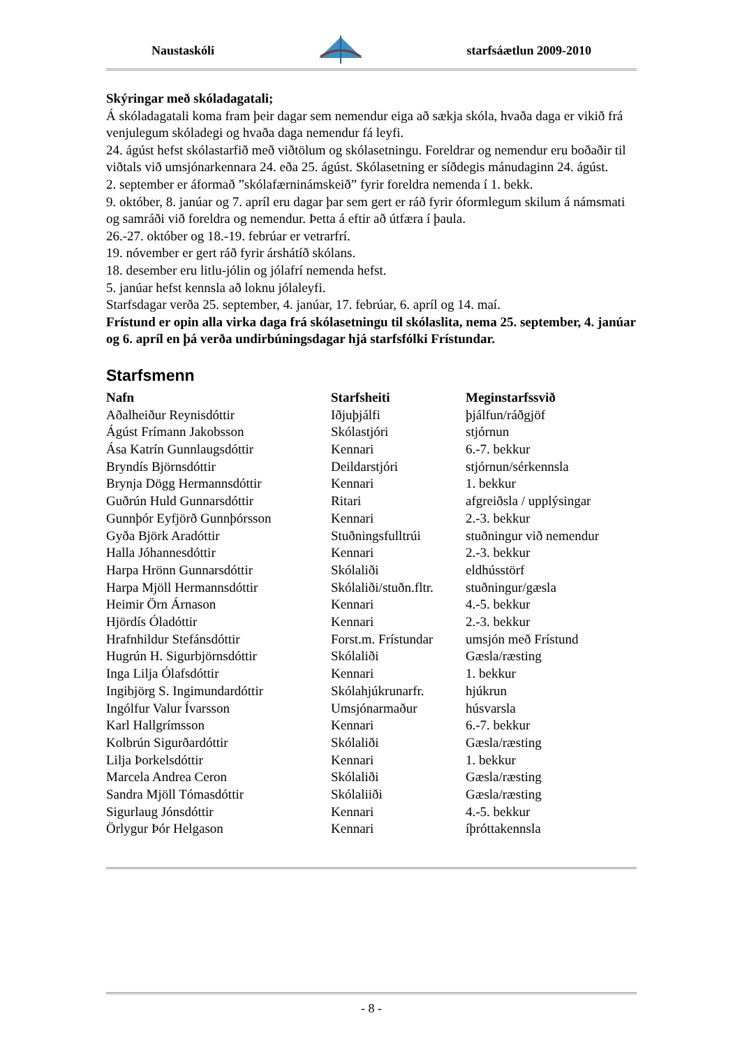Naustaskóli starfsáætlun 2009-2010
Skýringar með skóladagatali;
Á skóladagatali koma fram þeir dagar sem nemendur eiga að sækja skóla, hvaða daga er vikið frá venjulegum skóladegi og hvaða daga nemendur fá leyfi.
24. ágúst hefst skólastarfið með viðtölum og skólasetningu. Foreldrar og nemendur eru boðaðir til viðtals við umsjónarkennara 24. eða 25. ágúst. Skólasetning er síðdegis mánudaginn 24. ágúst.
2. september er áformað ”skólafærninámskeið” fyrir foreldra nemenda í 1. bekk.
9. október, 8. janúar og 7. apríl eru dagar þar sem gert er ráð fyrir óformlegum skilum á námsmati og samráði við foreldra og nemendur. Þetta á eftir að útfæra í þaula.
26.-27. október og 18.-19. febrúar er vetrarfrí.
19. nóvember er gert ráð fyrir árshátíð skólans.
18. desember eru litlu-jólin og jólafrí nemenda hefst.
5. janúar hefst kennsla að loknu jólaleyfi.
Starfsdagar verða 25. september, 4. janúar, 17. febrúar, 6. apríl og 14. maí.
Frístund er opin alla virka daga frá skólasetningu til skólaslita, nema 25. september, 4. janúar og 6. apríl en þá verða undirbúningsdagar hjá starfsfólki Frístundar.
Starfsmenn
| Nafn | Starfsheiti | Meginstarfssvið |
| --- | --- | --- |
| Aðalheiður Reynisdóttir | Iðjuþjálfi | þjálfun/ráðgjöf |
| Ágúst Frímann Jakobsson | Skólastjóri | stjórnun |
| Ása Katrín Gunnlaugsdóttir | Kennari | 6.-7. bekkur |
| Bryndís Björnsdóttir | Deildarstjóri | stjórnun/sérkennsla |
| Brynja Dögg Hermannsdóttir | Kennari | 1. bekkur |
| Guðrún Huld Gunnarsdóttir | Ritari | afgreiðsla / upplýsingar |
| Gunnþór Eyfjörð Gunnþórsson | Kennari | 2.-3. bekkur |
| Gyða Björk Aradóttir | Stuðningsfulltrúi | stuðningur við nemendur |
| Halla Jóhannesdóttir | Kennari | 2.-3. bekkur |
| Harpa Hrönn Gunnarsdóttir | Skólaliði | eldhússtörf |
| Harpa Mjöll Hermannsdóttir | Skólaliði/stuðn.fltr. | stuðningur/gæsla |
| Heimir Örn Árnason | Kennari | 4.-5. bekkur |
| Hjördís Óladóttir | Kennari | 2.-3. bekkur |
| Hrafnhildur Stefánsdóttir | Forst.m. Frístundar | umsjón með Frístund |
| Hugrún H. Sigurbjörnsdóttir | Skólaliði | Gæsla/ræsting |
| Inga Lilja Ólafsdóttir | Kennari | 1. bekkur |
| Ingibjörg S. Ingimundardóttir | Skólahjúkrunarfr. | hjúkrun |
| Ingólfur Valur Ívarsson | Umsjónarmaður | húsvarsla |
| Karl Hallgrímsson | Kennari | 6.-7. bekkur |
| Kolbrún Sigurðardóttir | Skólaliði | Gæsla/ræsting |
| Lilja Þorkelsdóttir | Kennari | 1. bekkur |
| Marcela Andrea Ceron | Skólaliði | Gæsla/ræsting |
| Sandra Mjöll Tómasdóttir | Skólaliiði | Gæsla/ræsting |
| Sigurlaug Jónsdóttir | Kennari | 4.-5. bekkur |
| Örlygur Þór Helgason | Kennari | íþróttakennsla |
- 8 -